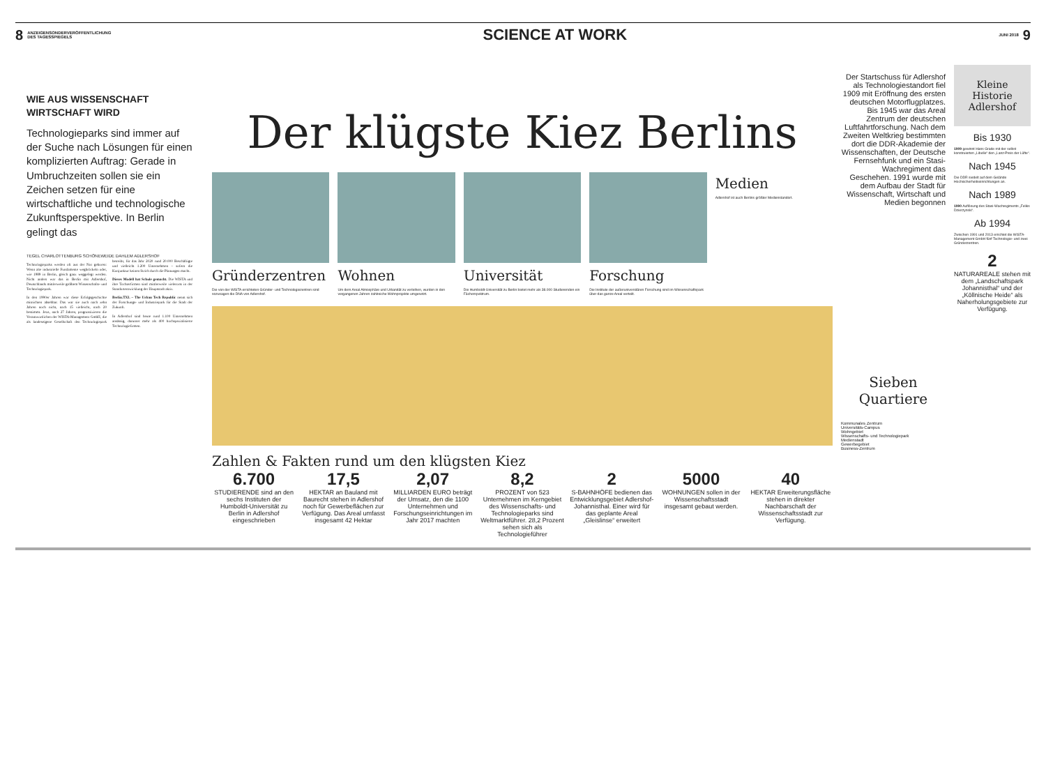8 ANZEIGENSONDERVERÖFFENTLICHUNG
DES TAGESSPIEGELS
SCIENCE AT WORK
JUNI 2018 9
WIE AUS WISSENSCHAFT WIRTSCHAFT WIRD
Technologieparks sind immer auf der Suche nach Lösungen für einen komplizierten Auftrag: Gerade in Umbruchzeiten sollen sie ein Zeichen setzen für eine wirtschaftliche und technologische Zukunftsperspektive. In Berlin gelingt das
TEGEL CHARLOTTENBURG SCHÖNEWEIDE DAHLEM ADLERSHOF
Technologieparks werden oft aus der Not geboren: Wenn alte industrielle Fundamente wegbröckeln oder, wie 1989 in Berlin, gleich ganz weggefegt werden. Nicht anders war das in Berlin mit Adlershof, Deutschlands mittlerweile größtem Wissenschafts- und Technologiepark.
In den 1990er Jahren war diese Erfolgsgeschichte mitnichten absehbar. Das war sie auch nach zehn Jahren noch nicht, nach 15 vielleicht, nach 20 bestimmt. Jetzt, nach 27 Jahren, prognostizieren die Verantwortlichen der WISTA-Management GmbH, die als landeseigene Gesellschaft den Technologiepark betreibt, für das Jahr 2020 rund 20.000 Beschäftigte und vielleicht 1.200 Unternehmen – sofern die Konjunktur keinen Strich durch die Planungen macht.
Dieses Modell hat Schule gemacht. Die WISTA und ihre Tochterfirmen sind mittlerweile vielerorts in der Standortentwicklung der Hauptstadt aktiv.
Berlin.TXL – The Urban Tech Republic nennt sich der Forschungs- und Industriepark für die Stadt der Zukunft.
In Adlershof sind heute rund 1.100 Unternehmen ansässig, darunter mehr als 400 hochspezialisierte Technologiefirmen.
Der klügste Kiez Berlins
Gründerzentren
Die von der WISTA errichteten Gründer- und Technologiezentren sind sozusagen die DNA von Adlershof.
Wohnen
Um dem Areal Atmosphäre und Urbanität zu verleihen, wurden in den vergangenen Jahren zahlreiche Wohnprojekte umgesetzt.
Universität
Die Humboldt-Universität zu Berlin bietet mehr als 38.000 Studierenden ein Fächerspektrum.
Forschung
Die Institute der außeruniversitären Forschung sind im Wissenschaftspark über das ganze Areal verteilt.
Medien
Adlershof ist auch Berlins größter Medienstandort.
Zahlen & Fakten rund um den klügsten Kiez
6.700
STUDIERENDE sind an den sechs Instituten der Humboldt-Universität zu Berlin in Adlershof eingeschrieben
17,5
HEKTAR an Bauland mit Baurecht stehen in Adlershof noch für Gewerbeflächen zur Verfügung. Das Areal umfasst insgesamt 42 Hektar
2,07
MILLIARDEN EURO beträgt der Umsatz, den die 1100 Unternehmen und Forschungseinrichtungen im Jahr 2017 machten
8,2
PROZENT von 523 Unternehmen im Kerngebiet des Wissenschafts- und Technologieparks sind Weltmarktführer. 28,2 Prozent sehen sich als Technologieführer
2
S-BAHNHÖFE bedienen das Entwicklungsgebiet Adlershof-Johannisthal. Einer wird für das geplante Areal „Gleislinse“ erweitert
5000
WOHNUNGEN sollen in der Wissenschaftsstadt insgesamt gebaut werden.
40
HEKTAR Erweiterungsfläche stehen in direkter Nachbarschaft der Wissenschaftsstadt zur Verfügung.
Der Startschuss für Adlershof als Technologiestandort fiel 1909 mit Eröffnung des ersten deutschen Motorflugplatzes. Bis 1945 war das Areal Zentrum der deutschen Luftfahrtforschung. Nach dem Zweiten Weltkrieg bestimmten dort die DDR-Akademie der Wissenschaften, der Deutsche Fernsehfunk und ein Stasi-Wachregiment das Geschehen. 1991 wurde mit dem Aufbau der Stadt für Wissenschaft, Wirtschaft und Medien begonnen
Sieben Quartiere
Kommunales Zentrum
Universitäts-Campus
Wohngebiet
Wissenschafts- und Technologiepark
Medienstadt
Gewerbegebiet
Business-Zentrum
Kleine Historie Adlershof
Bis 1930
1909 gewinnt Hans Grade mit der selbst konstruierten „Libelle“ den „Lanz-Preis der Lüfte“.
Nach 1945
Die DDR siedelt auf dem Gelände Hochsicherheitseinrichtungen an.
Nach 1989
1990 Auflösung des Stasi-Wachregiments „Feliks Dzierzynski“.
Ab 1994
Zwischen 1991 und 2013 errichtet die WISTA-Management GmbH fünf Technologie- und zwei Gründerzentren.
2
NATURAREALE stehen mit dem „Landschaftspark Johannisthal“ und der „Köllnische Heide“ als Naherholungsgebiete zur Verfügung.